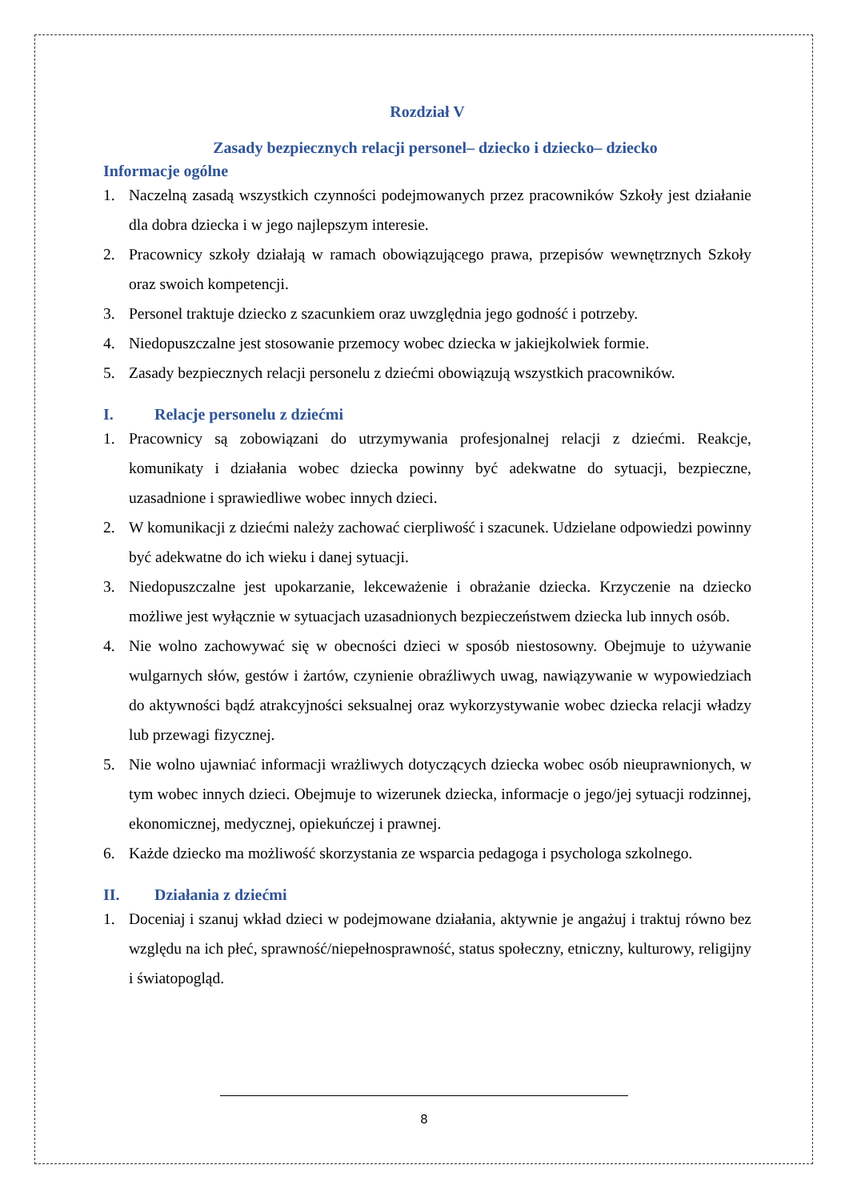Rozdział V
Zasady bezpiecznych relacji personel– dziecko i dziecko– dziecko
Informacje ogólne
1. Naczelną zasadą wszystkich czynności podejmowanych przez pracowników Szkoły jest działanie dla dobra dziecka i w jego najlepszym interesie.
2. Pracownicy szkoły działają w ramach obowiązującego prawa, przepisów wewnętrznych Szkoły oraz swoich kompetencji.
3. Personel traktuje dziecko z szacunkiem oraz uwzględnia jego godność i potrzeby.
4. Niedopuszczalne jest stosowanie przemocy wobec dziecka w jakiejkolwiek formie.
5. Zasady bezpiecznych relacji personelu z dziećmi obowiązują wszystkich pracowników.
I. Relacje personelu z dziećmi
1. Pracownicy są zobowiązani do utrzymywania profesjonalnej relacji z dziećmi. Reakcje, komunikaty i działania wobec dziecka powinny być adekwatne do sytuacji, bezpieczne, uzasadnione i sprawiedliwe wobec innych dzieci.
2. W komunikacji z dziećmi należy zachować cierpliwość i szacunek. Udzielane odpowiedzi powinny być adekwatne do ich wieku i danej sytuacji.
3. Niedopuszczalne jest upokarzanie, lekceważenie i obrażanie dziecka. Krzyczenie na dziecko możliwe jest wyłącznie w sytuacjach uzasadnionych bezpieczeństwem dziecka lub innych osób.
4. Nie wolno zachowywać się w obecności dzieci w sposób niestosowny. Obejmuje to używanie wulgarnych słów, gestów i żartów, czynienie obraźliwych uwag, nawiązywanie w wypowiedziach do aktywności bądź atrakcyjności seksualnej oraz wykorzystywanie wobec dziecka relacji władzy lub przewagi fizycznej.
5. Nie wolno ujawniać informacji wrażliwych dotyczących dziecka wobec osób nieuprawnionych, w tym wobec innych dzieci. Obejmuje to wizerunek dziecka, informacje o jego/jej sytuacji rodzinnej, ekonomicznej, medycznej, opiekuńczej i prawnej.
6. Każde dziecko ma możliwość skorzystania ze wsparcia pedagoga i psychologa szkolnego.
II. Działania z dziećmi
1. Doceniaj i szanuj wkład dzieci w podejmowane działania, aktywnie je angażuj i traktuj równo bez względu na ich płeć, sprawność/niepełnosprawność, status społeczny, etniczny, kulturowy, religijny i światopogląd.
8